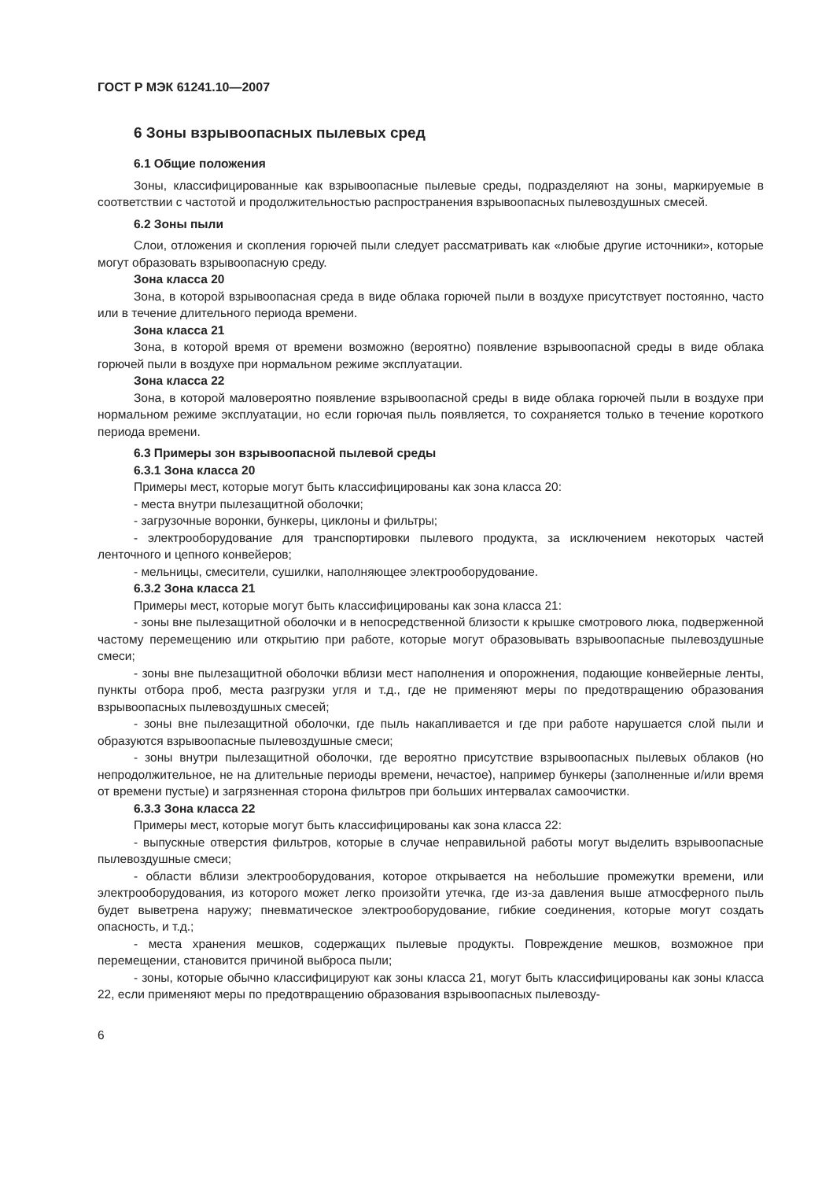ГОСТ Р МЭК 61241.10—2007
6 Зоны взрывоопасных пылевых сред
6.1 Общие положения
Зоны, классифицированные как взрывоопасные пылевые среды, подразделяют на зоны, маркируемые в соответствии с частотой и продолжительностью распространения взрывоопасных пылевоздушных смесей.
6.2 Зоны пыли
Слои, отложения и скопления горючей пыли следует рассматривать как «любые другие источники», которые могут образовать взрывоопасную среду.
Зона класса 20
Зона, в которой взрывоопасная среда в виде облака горючей пыли в воздухе присутствует постоянно, часто или в течение длительного периода времени.
Зона класса 21
Зона, в которой время от времени возможно (вероятно) появление взрывоопасной среды в виде облака горючей пыли в воздухе при нормальном режиме эксплуатации.
Зона класса 22
Зона, в которой маловероятно появление взрывоопасной среды в виде облака горючей пыли в воздухе при нормальном режиме эксплуатации, но если горючая пыль появляется, то сохраняется только в течение короткого периода времени.
6.3 Примеры зон взрывоопасной пылевой среды
6.3.1 Зона класса 20
Примеры мест, которые могут быть классифицированы как зона класса 20:
- места внутри пылезащитной оболочки;
- загрузочные воронки, бункеры, циклоны и фильтры;
- электрооборудование для транспортировки пылевого продукта, за исключением некоторых частей ленточного и цепного конвейеров;
- мельницы, смесители, сушилки, наполняющее электрооборудование.
6.3.2 Зона класса 21
Примеры мест, которые могут быть классифицированы как зона класса 21:
- зоны вне пылезащитной оболочки и в непосредственной близости к крышке смотрового люка, подверженной частому перемещению или открытию при работе, которые могут образовывать взрывоопасные пылевоздушные смеси;
- зоны вне пылезащитной оболочки вблизи мест наполнения и опорожнения, подающие конвейерные ленты, пункты отбора проб, места разгрузки угля и т.д., где не применяют меры по предотвращению образования взрывоопасных пылевоздушных смесей;
- зоны вне пылезащитной оболочки, где пыль накапливается и где при работе нарушается слой пыли и образуются взрывоопасные пылевоздушные смеси;
- зоны внутри пылезащитной оболочки, где вероятно присутствие взрывоопасных пылевых облаков (но непродолжительное, не на длительные периоды времени, нечастое), например бункеры (заполненные и/или время от времени пустые) и загрязненная сторона фильтров при больших интервалах самоочистки.
6.3.3 Зона класса 22
Примеры мест, которые могут быть классифицированы как зона класса 22:
- выпускные отверстия фильтров, которые в случае неправильной работы могут выделить взрывоопасные пылевоздушные смеси;
- области вблизи электрооборудования, которое открывается на небольшие промежутки времени, или электрооборудования, из которого может легко произойти утечка, где из-за давления выше атмосферного пыль будет выветрена наружу; пневматическое электрооборудование, гибкие соединения, которые могут создать опасность, и т.д.;
- места хранения мешков, содержащих пылевые продукты. Повреждение мешков, возможное при перемещении, становится причиной выброса пыли;
- зоны, которые обычно классифицируют как зоны класса 21, могут быть классифицированы как зоны класса 22, если применяют меры по предотвращению образования взрывоопасных пылевозду-
6